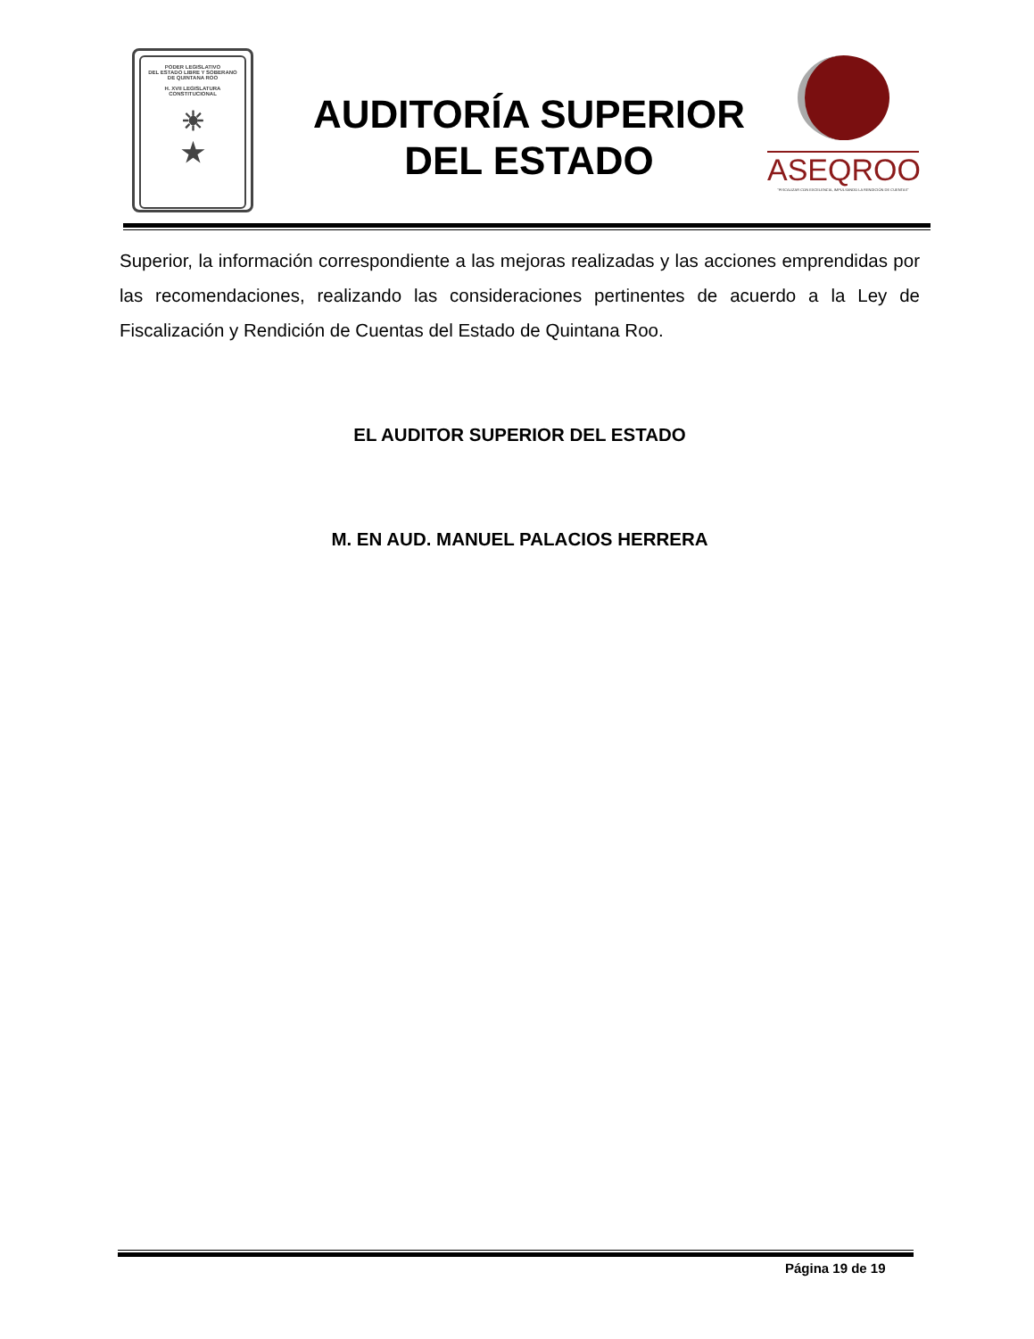PODER LEGISLATIVO
DEL ESTADO LIBRE Y SOBERANO
DE QUINTANA ROO
H. XVII LEGISLATURA CONSTITUCIONAL
☀
★
AUDITORÍA SUPERIOR
DEL ESTADO
ASEQROO
"FISCALIZAR CON EXCELENCIA, IMPULSANDO LA RENDICIÓN DE CUENTAS"
Superior, la información correspondiente a las mejoras realizadas y las acciones emprendidas por las recomendaciones, realizando las consideraciones pertinentes de acuerdo a la Ley de Fiscalización y Rendición de Cuentas del Estado de Quintana Roo.
EL AUDITOR SUPERIOR DEL ESTADO
M. EN AUD. MANUEL PALACIOS HERRERA
Página 19 de 19